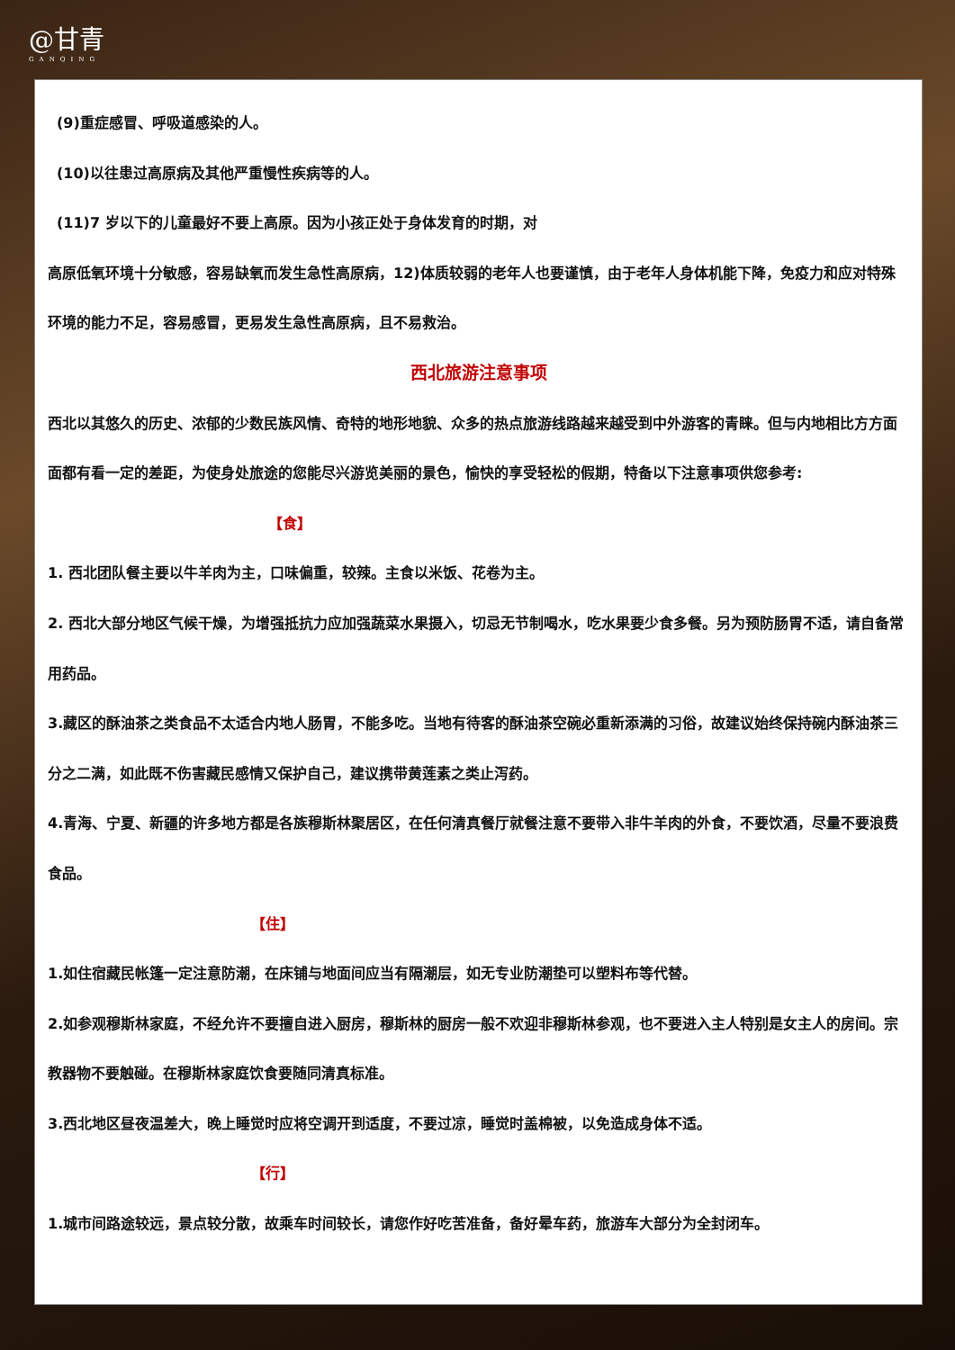@甘青
GANQING
(9)重症感冒、呼吸道感染的人。
(10)以往患过高原病及其他严重慢性疾病等的人。
(11)7 岁以下的儿童最好不要上高原。因为小孩正处于身体发育的时期，对
高原低氧环境十分敏感，容易缺氧而发生急性高原病，12)体质较弱的老年人也要谨慎，由于老年人身体机能下降，免疫力和应对特殊环境的能力不足，容易感冒，更易发生急性高原病，且不易救治。
西北旅游注意事项
西北以其悠久的历史、浓郁的少数民族风情、奇特的地形地貌、众多的热点旅游线路越来越受到中外游客的青睐。但与内地相比方方面面都有看一定的差距，为使身处旅途的您能尽兴游览美丽的景色，愉快的享受轻松的假期，特备以下注意事项供您参考:
【食】
1. 西北团队餐主要以牛羊肉为主，口味偏重，较辣。主食以米饭、花卷为主。
2. 西北大部分地区气候干燥，为增强抵抗力应加强蔬菜水果摄入，切忌无节制喝水，吃水果要少食多餐。另为预防肠胃不适，请自备常用药品。
3.藏区的酥油茶之类食品不太适合内地人肠胃，不能多吃。当地有待客的酥油茶空碗必重新添满的习俗，故建议始终保持碗内酥油茶三分之二满，如此既不伤害藏民感情又保护自己，建议携带黄莲素之类止泻药。
4.青海、宁夏、新疆的许多地方都是各族穆斯林聚居区，在任何清真餐厅就餐注意不要带入非牛羊肉的外食，不要饮酒，尽量不要浪费食品。
【住】
1.如住宿藏民帐篷一定注意防潮，在床铺与地面间应当有隔潮层，如无专业防潮垫可以塑料布等代替。
2.如参观穆斯林家庭，不经允许不要擅自进入厨房，穆斯林的厨房一般不欢迎非穆斯林参观，也不要进入主人特别是女主人的房间。宗教器物不要触碰。在穆斯林家庭饮食要随同清真标准。
3.西北地区昼夜温差大，晚上睡觉时应将空调开到适度，不要过凉，睡觉时盖棉被，以免造成身体不适。
【行】
1.城市间路途较远，景点较分散，故乘车时间较长，请您作好吃苦准备，备好晕车药，旅游车大部分为全封闭车。